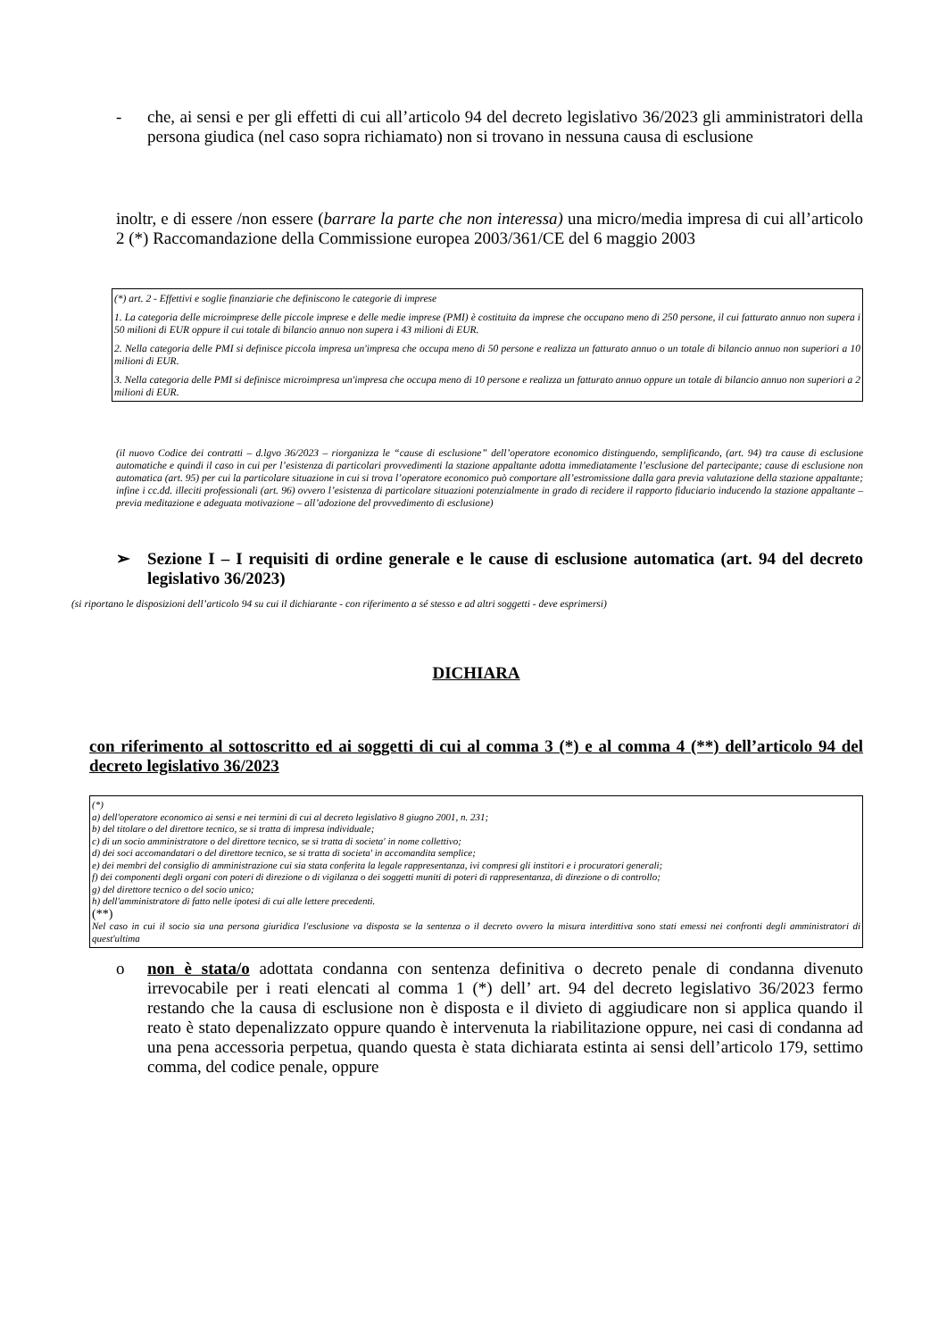- che, ai sensi e per gli effetti di cui all’articolo 94 del decreto legislativo 36/2023 gli amministratori della persona giudica (nel caso sopra richiamato) non si trovano in nessuna causa di esclusione
inoltr, e di essere /non essere (barrare la parte che non interessa) una micro/media impresa di cui all’articolo 2 (*) Raccomandazione della Commissione europea 2003/361/CE del 6 maggio 2003
(*) art. 2 - Effettivi e soglie finanziarie che definiscono le categorie di imprese
1. La categoria delle microimprese delle piccole imprese e delle medie imprese (PMI) è costituita da imprese che occupano meno di 250 persone, il cui fatturato annuo non supera i 50 milioni di EUR oppure il cui totale di bilancio annuo non supera i 43 milioni di EUR.
2. Nella categoria delle PMI si definisce piccola impresa un'impresa che occupa meno di 50 persone e realizza un fatturato annuo o un totale di bilancio annuo non superiori a 10 milioni di EUR.
3. Nella categoria delle PMI si definisce microimpresa un'impresa che occupa meno di 10 persone e realizza un fatturato annuo oppure un totale di bilancio annuo non superiori a 2 milioni di EUR.
(il nuovo Codice dei contratti – d.lgvo 36/2023 – riorganizza le “cause di esclusione” dell’operatore economico distinguendo, semplificando, (art. 94) tra cause di esclusione automatiche e quindi il caso in cui per l’esistenza di particolari provvedimenti la stazione appaltante adotta immediatamente l’esclusione del partecipante; cause di esclusione non automatica (art. 95) per cui la particolare situazione in cui si trova l’operatore economico può comportare all’estromissione dalla gara previa valutazione della stazione appaltante; infine i cc.dd. illeciti professionali (art. 96) ovvero l’esistenza di particolare situazioni potenzialmente in grado di recidere il rapporto fiduciario inducendo la stazione appaltante – previa meditazione e adeguata motivazione – all’adozione del provvedimento di esclusione)
➢ Sezione I – I requisiti di ordine generale e le cause di esclusione automatica (art. 94 del decreto legislativo 36/2023)
(si riportano le disposizioni dell’articolo 94 su cui il dichiarante - con riferimento a sé stesso e ad altri soggetti - deve esprimersi)
DICHIARA
con riferimento al sottoscritto ed ai soggetti di cui al comma 3 (*) e al comma 4 (**) dell’articolo 94 del decreto legislativo 36/2023
(*)
a) dell'operatore economico ai sensi e nei termini di cui al decreto legislativo 8 giugno 2001, n. 231;
b) del titolare o del direttore tecnico, se si tratta di impresa individuale;
c) di un socio amministratore o del direttore tecnico, se si tratta di societa' in nome collettivo;
d) dei soci accomandatari o del direttore tecnico, se si tratta di societa' in accomandita semplice;
e) dei membri del consiglio di amministrazione cui sia stata conferita la legale rappresentanza, ivi compresi gli institori e i procuratori generali;
f) dei componenti degli organi con poteri di direzione o di vigilanza o dei soggetti muniti di poteri di rappresentanza, di direzione o di controllo;
g) del direttore tecnico o del socio unico;
h) dell'amministratore di fatto nelle ipotesi di cui alle lettere precedenti.
(**)
Nel caso in cui il socio sia una persona giuridica l'esclusione va disposta se la sentenza o il decreto ovvero la misura interdittiva sono stati emessi nei confronti degli amministratori di quest'ultima
o non è stata/o adottata condanna con sentenza definitiva o decreto penale di condanna divenuto irrevocabile per i reati elencati al comma 1 (*) dell’ art. 94 del decreto legislativo 36/2023 fermo restando che la causa di esclusione non è disposta e il divieto di aggiudicare non si applica quando il reato è stato depenalizzato oppure quando è intervenuta la riabilitazione oppure, nei casi di condanna ad una pena accessoria perpetua, quando questa è stata dichiarata estinta ai sensi dell’articolo 179, settimo comma, del codice penale, oppure